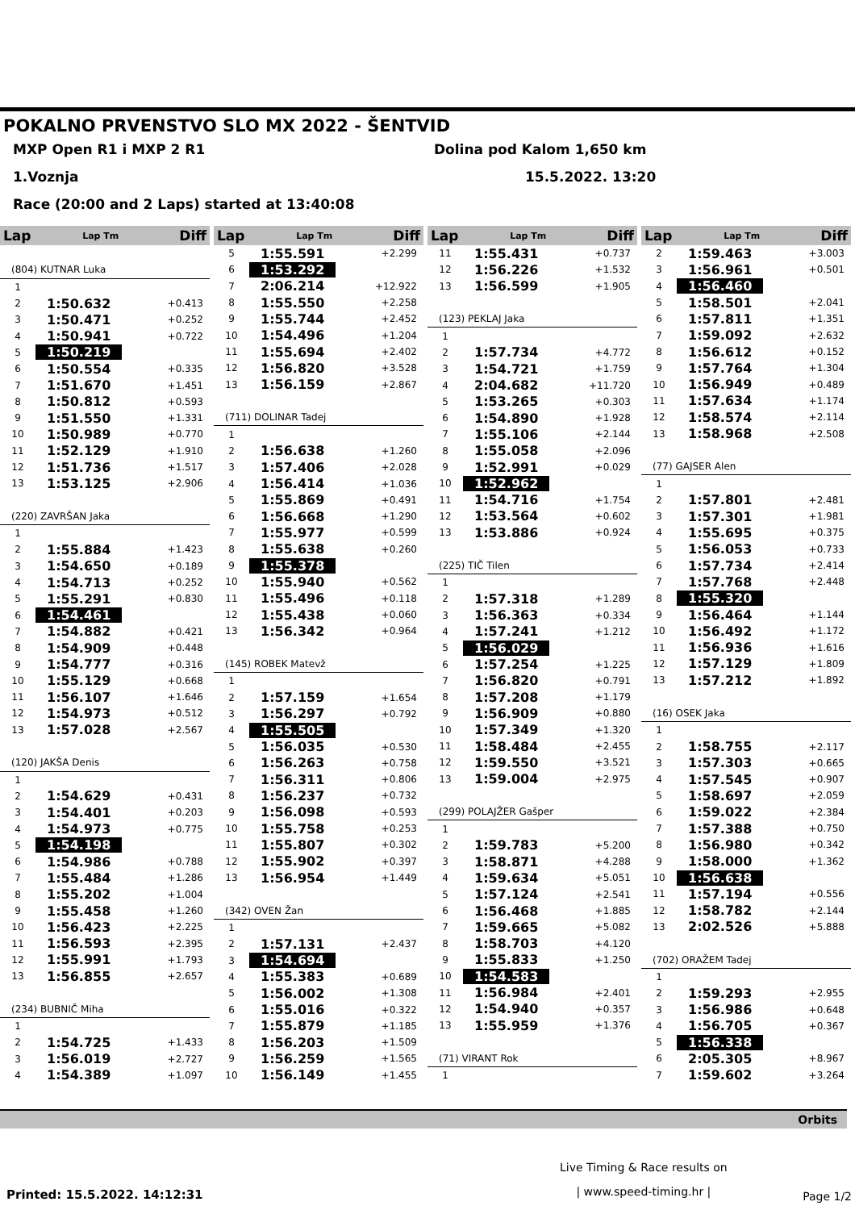POKALNO PRVENSTVO SLO MX 2022 - ŠENTVID
MXP Open R1 i MXP 2 R1 Dolina pod Kalom 1,650 km
1.Voznja 15.5.2022. 13:20
Race (20:00 and 2 Laps) started at 13:40:08
| Lap | Lap Tm | Diff |
| --- | --- | --- |
| (804) KUTNAR Luka | | |
| 1 | | |
| 2 | 1:50.632 | +0.413 |
| 3 | 1:50.471 | +0.252 |
| 4 | 1:50.941 | +0.722 |
| 5 | 1:50.219 | |
| 6 | 1:50.554 | +0.335 |
| 7 | 1:51.670 | +1.451 |
| 8 | 1:50.812 | +0.593 |
| 9 | 1:51.550 | +1.331 |
| 10 | 1:50.989 | +0.770 |
| 11 | 1:52.129 | +1.910 |
| 12 | 1:51.736 | +1.517 |
| 13 | 1:53.125 | +2.906 |
| (220) ZAVRŠAN Jaka | | |
| 1 | | |
| 2 | 1:55.884 | +1.423 |
| 3 | 1:54.650 | +0.189 |
| 4 | 1:54.713 | +0.252 |
| 5 | 1:55.291 | +0.830 |
| 6 | 1:54.461 | |
| 7 | 1:54.882 | +0.421 |
| 8 | 1:54.909 | +0.448 |
| 9 | 1:54.777 | +0.316 |
| 10 | 1:55.129 | +0.668 |
| 11 | 1:56.107 | +1.646 |
| 12 | 1:54.973 | +0.512 |
| 13 | 1:57.028 | +2.567 |
| (120) JAKŠA Denis | | |
| 1 | | |
| 2 | 1:54.629 | +0.431 |
| 3 | 1:54.401 | +0.203 |
| 4 | 1:54.973 | +0.775 |
| 5 | 1:54.198 | |
| 6 | 1:54.986 | +0.788 |
| 7 | 1:55.484 | +1.286 |
| 8 | 1:55.202 | +1.004 |
| 9 | 1:55.458 | +1.260 |
| 10 | 1:56.423 | +2.225 |
| 11 | 1:56.593 | +2.395 |
| 12 | 1:55.991 | +1.793 |
| 13 | 1:56.855 | +2.657 |
| (234) BUBNIČ Miha | | |
| 1 | | |
| 2 | 1:54.725 | +1.433 |
| 3 | 1:56.019 | +2.727 |
| 4 | 1:54.389 | +1.097 |
| Lap | Lap Tm | Diff |
| --- | --- | --- |
| 5 | 1:55.591 | +2.299 |
| 6 | 1:53.292 | |
| 7 | 2:06.214 | +12.922 |
| 8 | 1:55.550 | +2.258 |
| 9 | 1:55.744 | +2.452 |
| 10 | 1:54.496 | +1.204 |
| 11 | 1:55.694 | +2.402 |
| 12 | 1:56.820 | +3.528 |
| 13 | 1:56.159 | +2.867 |
| (711) DOLINAR Tadej | | |
| 1 | | |
| 2 | 1:56.638 | +1.260 |
| 3 | 1:57.406 | +2.028 |
| 4 | 1:56.414 | +1.036 |
| 5 | 1:55.869 | +0.491 |
| 6 | 1:56.668 | +1.290 |
| 7 | 1:55.977 | +0.599 |
| 8 | 1:55.638 | +0.260 |
| 9 | 1:55.378 | |
| 10 | 1:55.940 | +0.562 |
| 11 | 1:55.496 | +0.118 |
| 12 | 1:55.438 | +0.060 |
| 13 | 1:56.342 | +0.964 |
| (145) ROBEK Matevž | | |
| 1 | | |
| 2 | 1:57.159 | +1.654 |
| 3 | 1:56.297 | +0.792 |
| 4 | 1:55.505 | |
| 5 | 1:56.035 | +0.530 |
| 6 | 1:56.263 | +0.758 |
| 7 | 1:56.311 | +0.806 |
| 8 | 1:56.237 | +0.732 |
| 9 | 1:56.098 | +0.593 |
| 10 | 1:55.758 | +0.253 |
| 11 | 1:55.807 | +0.302 |
| 12 | 1:55.902 | +0.397 |
| 13 | 1:56.954 | +1.449 |
| (342) OVEN Žan | | |
| 1 | | |
| 2 | 1:57.131 | +2.437 |
| 3 | 1:54.694 | |
| 4 | 1:55.383 | +0.689 |
| 5 | 1:56.002 | +1.308 |
| 6 | 1:55.016 | +0.322 |
| 7 | 1:55.879 | +1.185 |
| 8 | 1:56.203 | +1.509 |
| 9 | 1:56.259 | +1.565 |
| 10 | 1:56.149 | +1.455 |
| Lap | Lap Tm | Diff |
| --- | --- | --- |
| 11 | 1:55.431 | +0.737 |
| 12 | 1:56.226 | +1.532 |
| 13 | 1:56.599 | +1.905 |
| (123) PEKLAJ Jaka | | |
| 1 | | |
| 2 | 1:57.734 | +4.772 |
| 3 | 1:54.721 | +1.759 |
| 4 | 2:04.682 | +11.720 |
| 5 | 1:53.265 | +0.303 |
| 6 | 1:54.890 | +1.928 |
| 7 | 1:55.106 | +2.144 |
| 8 | 1:55.058 | +2.096 |
| 9 | 1:52.991 | +0.029 |
| 10 | 1:52.962 | |
| 11 | 1:54.716 | +1.754 |
| 12 | 1:53.564 | +0.602 |
| 13 | 1:53.886 | +0.924 |
| (225) TIČ Tilen | | |
| 1 | | |
| 2 | 1:57.318 | +1.289 |
| 3 | 1:56.363 | +0.334 |
| 4 | 1:57.241 | +1.212 |
| 5 | 1:56.029 | |
| 6 | 1:57.254 | +1.225 |
| 7 | 1:56.820 | +0.791 |
| 8 | 1:57.208 | +1.179 |
| 9 | 1:56.909 | +0.880 |
| 10 | 1:57.349 | +1.320 |
| 11 | 1:58.484 | +2.455 |
| 12 | 1:59.550 | +3.521 |
| 13 | 1:59.004 | +2.975 |
| (299) POLAJŽER Gašper | | |
| 1 | | |
| 2 | 1:59.783 | +5.200 |
| 3 | 1:58.871 | +4.288 |
| 4 | 1:59.634 | +5.051 |
| 5 | 1:57.124 | +2.541 |
| 6 | 1:56.468 | +1.885 |
| 7 | 1:59.665 | +5.082 |
| 8 | 1:58.703 | +4.120 |
| 9 | 1:55.833 | +1.250 |
| 10 | 1:54.583 | |
| 11 | 1:56.984 | +2.401 |
| 12 | 1:54.940 | +0.357 |
| 13 | 1:55.959 | +1.376 |
| (71) VIRANT Rok | | |
| 1 | | |
| Lap | Lap Tm | Diff |
| --- | --- | --- |
| 2 | 1:59.463 | +3.003 |
| 3 | 1:56.961 | +0.501 |
| 4 | 1:56.460 | |
| 5 | 1:58.501 | +2.041 |
| 6 | 1:57.811 | +1.351 |
| 7 | 1:59.092 | +2.632 |
| 8 | 1:56.612 | +0.152 |
| 9 | 1:57.764 | +1.304 |
| 10 | 1:56.949 | +0.489 |
| 11 | 1:57.634 | +1.174 |
| 12 | 1:58.574 | +2.114 |
| 13 | 1:58.968 | +2.508 |
| (77) GAJSER Alen | | |
| 1 | | |
| 2 | 1:57.801 | +2.481 |
| 3 | 1:57.301 | +1.981 |
| 4 | 1:55.695 | +0.375 |
| 5 | 1:56.053 | +0.733 |
| 6 | 1:57.734 | +2.414 |
| 7 | 1:57.768 | +2.448 |
| 8 | 1:55.320 | |
| 9 | 1:56.464 | +1.144 |
| 10 | 1:56.492 | +1.172 |
| 11 | 1:56.936 | +1.616 |
| 12 | 1:57.129 | +1.809 |
| 13 | 1:57.212 | +1.892 |
| (16) OSEK Jaka | | |
| 1 | | |
| 2 | 1:58.755 | +2.117 |
| 3 | 1:57.303 | +0.665 |
| 4 | 1:57.545 | +0.907 |
| 5 | 1:58.697 | +2.059 |
| 6 | 1:59.022 | +2.384 |
| 7 | 1:57.388 | +0.750 |
| 8 | 1:56.980 | +0.342 |
| 9 | 1:58.000 | +1.362 |
| 10 | 1:56.638 | |
| 11 | 1:57.194 | +0.556 |
| 12 | 1:58.782 | +2.144 |
| 13 | 2:02.526 | +5.888 |
| (702) ORAŽEM Tadej | | |
| 1 | | |
| 2 | 1:59.293 | +2.955 |
| 3 | 1:56.986 | +0.648 |
| 4 | 1:56.705 | +0.367 |
| 5 | 1:56.338 | |
| 6 | 2:05.305 | +8.967 |
| 7 | 1:59.602 | +3.264 |
Orbits
Live Timing & Race results on
| www.speed-timing.hr |
Printed: 15.5.2022. 14:12:31 Page 1/2